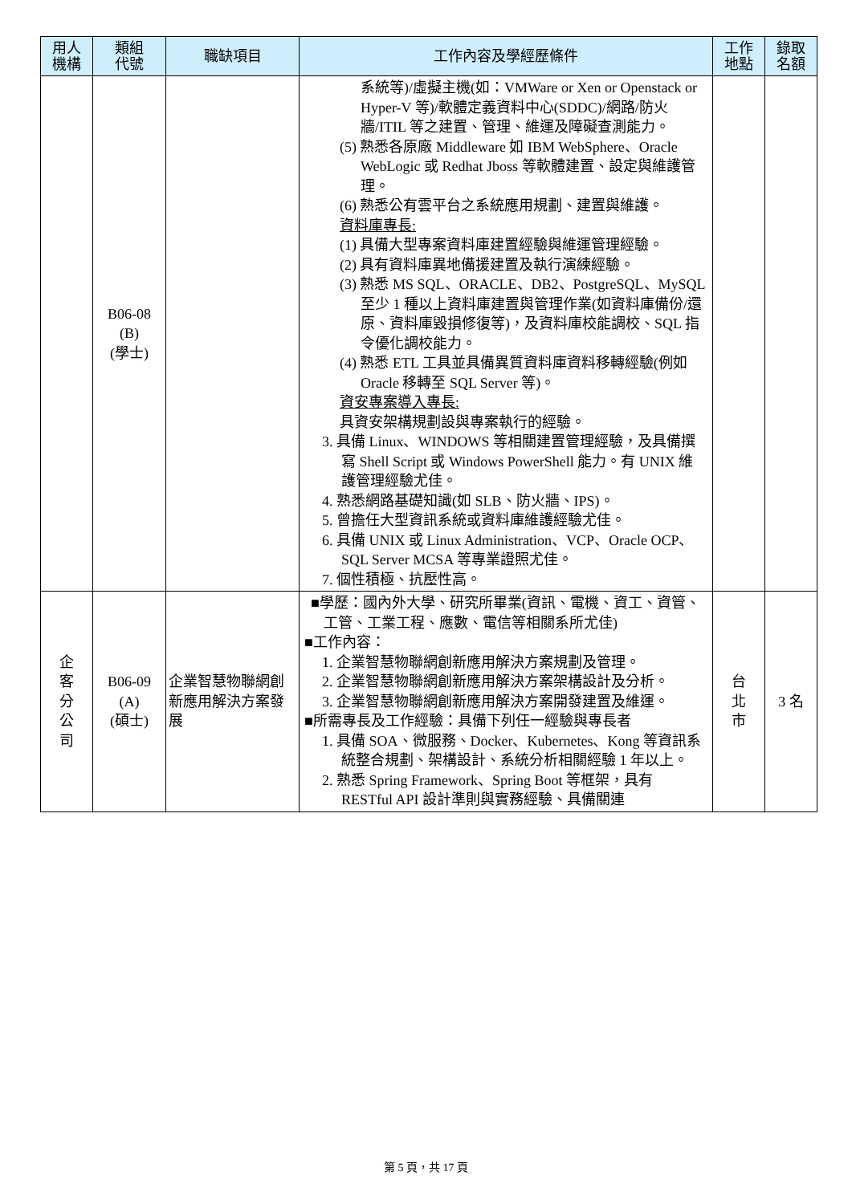| 用人 機構 | 類組 代號 | 職缺項目 | 工作內容及學經歷條件 | 工作 地點 | 錄取 名額 |
| --- | --- | --- | --- | --- | --- |
| | B06-08 (B) (學士) | | 系統等)/虛擬主機(如：VMWare or Xen or Openstack or Hyper-V 等)/軟體定義資料中心(SDDC)/網路/防火牆/ITIL 等之建置、管理、維運及障礙查測能力。 (5) 熟悉各原廠 Middleware 如 IBM WebSphere、Oracle WebLogic 或 Redhat Jboss 等軟體建置、設定與維護管理。 (6) 熟悉公有雲平台之系統應用規劃、建置與維護。 資料庫專長: (1) 具備大型專案資料庫建置經驗與維運管理經驗。 (2) 具有資料庫異地備援建置及執行演練經驗。 (3) 熟悉 MS SQL、ORACLE、DB2、PostgreSQL、MySQL 至少 1 種以上資料庫建置與管理作業(如資料庫備份/還原、資料庫毀損修復等)，及資料庫校能調校、SQL 指令優化調校能力。 (4) 熟悉 ETL 工具並具備異質資料庫資料移轉經驗(例如 Oracle 移轉至 SQL Server 等)。 資安專案導入專長: 具資安架構規劃設與專案執行的經驗。 3. 具備 Linux、WINDOWS 等相關建置管理經驗，及具備撰寫 Shell Script 或 Windows PowerShell 能力。有 UNIX 維護管理經驗尤佳。 4. 熟悉網路基礎知識(如 SLB、防火牆、IPS)。 5. 曾擔任大型資訊系統或資料庫維護經驗尤佳。 6. 具備 UNIX 或 Linux Administration、VCP、Oracle OCP、SQL Server MCSA 等專業證照尤佳。 7. 個性積極、抗壓性高。 | | |
| 企 客 分 公 司 | B06-09 (A) (碩士) | 企業智慧物聯網創新應用解決方案發展 | ■學歷：國內外大學、研究所畢業(資訊、電機、資工、資管、工管、工業工程、應數、電信等相關系所尤佳) ■工作內容： 1. 企業智慧物聯網創新應用解決方案規劃及管理。 2. 企業智慧物聯網創新應用解決方案架構設計及分析。 3. 企業智慧物聯網創新應用解決方案開發建置及維運。 ■所需專長及工作經驗：具備下列任一經驗與專長者 1. 具備 SOA、微服務、Docker、Kubernetes、Kong 等資訊系統整合規劃、架構設計、系統分析相關經驗 1 年以上。 2. 熟悉 Spring Framework、Spring Boot 等框架，具有 RESTful API 設計準則與實務經驗、具備關連 | 台 北 市 | 3 名 |
第 5 頁，共 17 頁